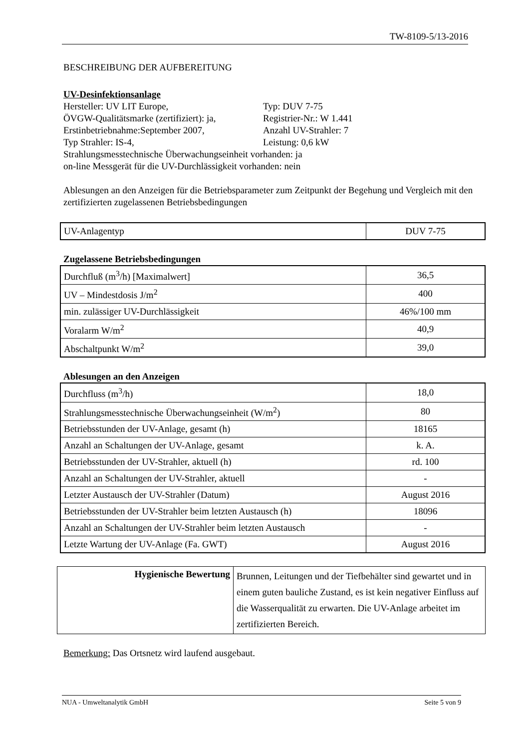TW-8109-5/13-2016
BESCHREIBUNG DER AUFBEREITUNG
UV-Desinfektionsanlage
Hersteller: UV LIT Europe, Typ: DUV 7-75
ÖVGW-Qualitätsmarke (zertifiziert): ja, Registrier-Nr.: W 1.441
Erstinbetriebnahme:September 2007, Anzahl UV-Strahler: 7
Typ Strahler: IS-4, Leistung: 0,6 kW
Strahlungsmesstechnische Überwachungseinheit vorhanden: ja
on-line Messgerät für die UV-Durchlässigkeit vorhanden: nein
Ablesungen an den Anzeigen für die Betriebsparameter zum Zeitpunkt der Begehung und Vergleich mit den zertifizierten zugelassenen Betriebsbedingungen
| UV-Anlagentyp | DUV 7-75 |
Zugelassene Betriebsbedingungen
| Durchfluß (m<sup>3</sup>/h) [Maximalwert] | 36,5 |
| UV – Mindestdosis J/m<sup>2</sup> | 400 |
| min. zulässiger UV-Durchlässigkeit | 46%/100 mm |
| Voralarm W/m<sup>2</sup> | 40,9 |
| Abschaltpunkt W/m<sup>2</sup> | 39,0 |
Ablesungen an den Anzeigen
| Durchfluss (m<sup>3</sup>/h) | 18,0 |
| Strahlungsmesstechnische Überwachungseinheit (W/m<sup>2</sup>) | 80 |
| Betriebsstunden der UV-Anlage, gesamt (h) | 18165 |
| Anzahl an Schaltungen der UV-Anlage, gesamt | k. A. |
| Betriebsstunden der UV-Strahler, aktuell (h) | rd. 100 |
| Anzahl an Schaltungen der UV-Strahler, aktuell | - |
| Letzter Austausch der UV-Strahler (Datum) | August 2016 |
| Betriebsstunden der UV-Strahler beim letzten Austausch (h) | 18096 |
| Anzahl an Schaltungen der UV-Strahler beim letzten Austausch | - |
| Letzte Wartung der UV-Anlage (Fa. GWT) | August 2016 |
| Hygienische Bewertung | Brunnen, Leitungen und der Tiefbehälter sind gewartet und in einem guten bauliche Zustand, es ist kein negativer Einfluss auf die Wasserqualität zu erwarten. Die UV-Anlage arbeitet im zertifizierten Bereich. |
Bemerkung: Das Ortsnetz wird laufend ausgebaut.
NUA - Umweltanalytik GmbH Seite 5 von 9